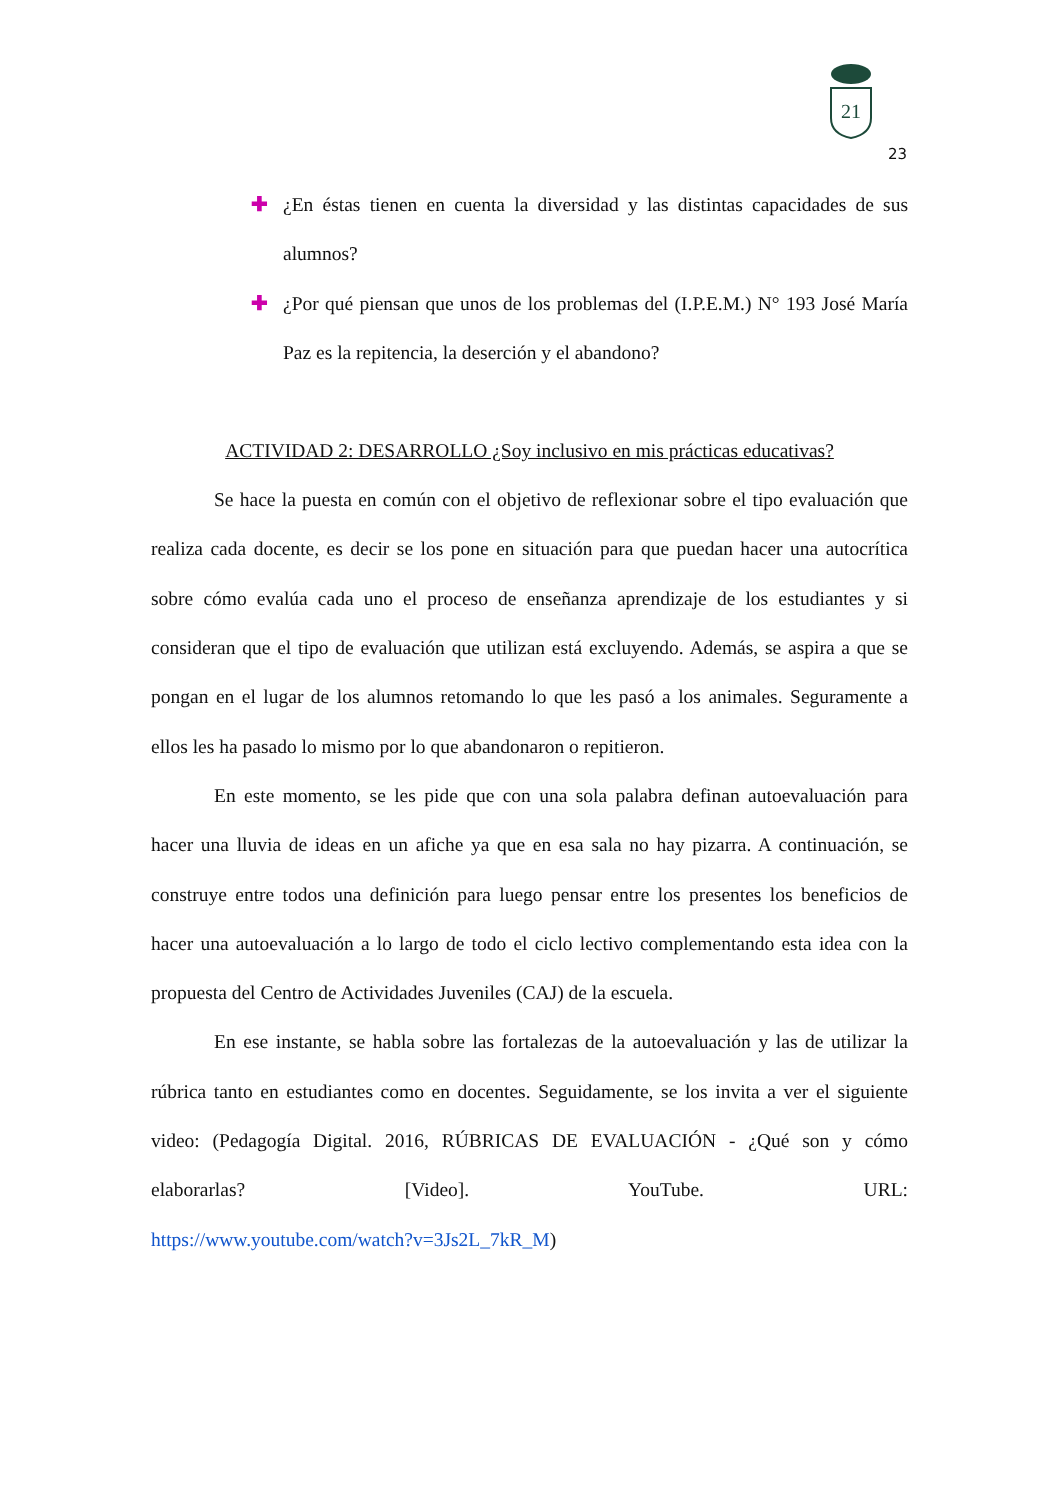21
23
✚ ¿En éstas tienen en cuenta la diversidad y las distintas capacidades de sus alumnos?
✚ ¿Por qué piensan que unos de los problemas del (I.P.E.M.) N° 193 José María Paz es la repitencia, la deserción y el abandono?
ACTIVIDAD 2: DESARROLLO ¿Soy inclusivo en mis prácticas educativas?
Se hace la puesta en común con el objetivo de reflexionar sobre el tipo evaluación que realiza cada docente, es decir se los pone en situación para que puedan hacer una autocrítica sobre cómo evalúa cada uno el proceso de enseñanza aprendizaje de los estudiantes y si consideran que el tipo de evaluación que utilizan está excluyendo. Además, se aspira a que se pongan en el lugar de los alumnos retomando lo que les pasó a los animales. Seguramente a ellos les ha pasado lo mismo por lo que abandonaron o repitieron.
En este momento, se les pide que con una sola palabra definan autoevaluación para hacer una lluvia de ideas en un afiche ya que en esa sala no hay pizarra. A continuación, se construye entre todos una definición para luego pensar entre los presentes los beneficios de hacer una autoevaluación a lo largo de todo el ciclo lectivo complementando esta idea con la propuesta del Centro de Actividades Juveniles (CAJ) de la escuela.
En ese instante, se habla sobre las fortalezas de la autoevaluación y las de utilizar la rúbrica tanto en estudiantes como en docentes. Seguidamente, se los invita a ver el siguiente video: (Pedagogía Digital. 2016, RÚBRICAS DE EVALUACIÓN - ¿Qué son y cómo elaborarlas? [Video]. YouTube. URL:
https://www.youtube.com/watch?v=3Js2L_7kR_M)